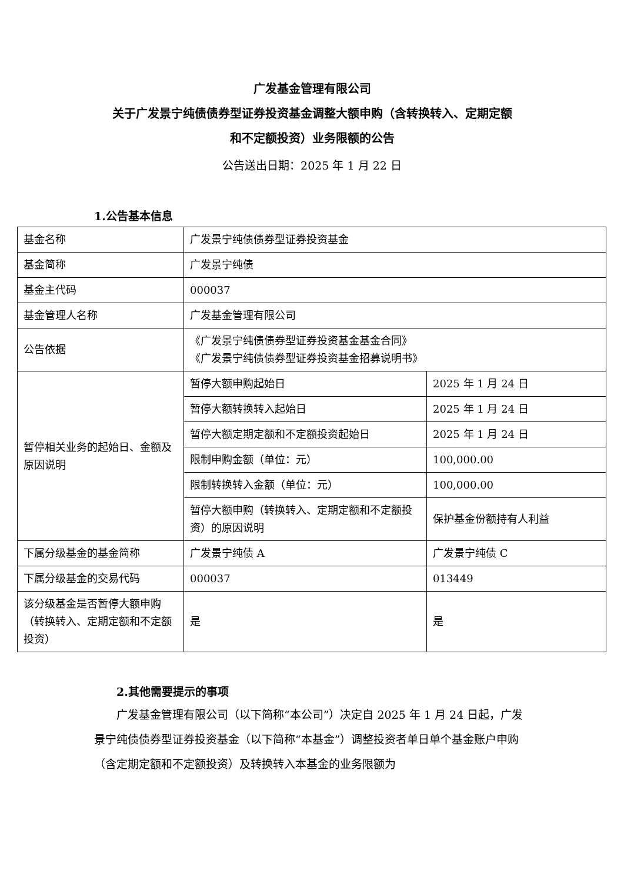广发基金管理有限公司
关于广发景宁纯债债券型证券投资基金调整大额申购（含转换转入、定期定额
和不定额投资）业务限额的公告
公告送出日期：2025 年 1 月 22 日
1.公告基本信息
| 基金名称 | 广发景宁纯债债券型证券投资基金 | |
| 基金简称 | 广发景宁纯债 | |
| 基金主代码 | 000037 | |
| 基金管理人名称 | 广发基金管理有限公司 | |
| 公告依据 | 《广发景宁纯债债券型证券投资基金基金合同》 《广发景宁纯债债券型证券投资基金招募说明书》 | |
| 暂停相关业务的起始日、金额及原因说明 | 暂停大额申购起始日 | 2025 年 1 月 24 日 |
| | 暂停大额转换转入起始日 | 2025 年 1 月 24 日 |
| | 暂停大额定期定额和不定额投资起始日 | 2025 年 1 月 24 日 |
| | 限制申购金额（单位：元） | 100,000.00 |
| | 限制转换转入金额（单位：元） | 100,000.00 |
| | 暂停大额申购（转换转入、定期定额和不定额投资）的原因说明 | 保护基金份额持有人利益 |
| 下属分级基金的基金简称 | 广发景宁纯债 A | 广发景宁纯债 C |
| 下属分级基金的交易代码 | 000037 | 013449 |
| 该分级基金是否暂停大额申购（转换转入、定期定额和不定额投资） | 是 | 是 |
2.其他需要提示的事项
广发基金管理有限公司（以下简称“本公司”）决定自 2025 年 1 月 24 日起，广发景宁纯债债券型证券投资基金（以下简称“本基金”）调整投资者单日单个基金账户申购（含定期定额和不定额投资）及转换转入本基金的业务限额为